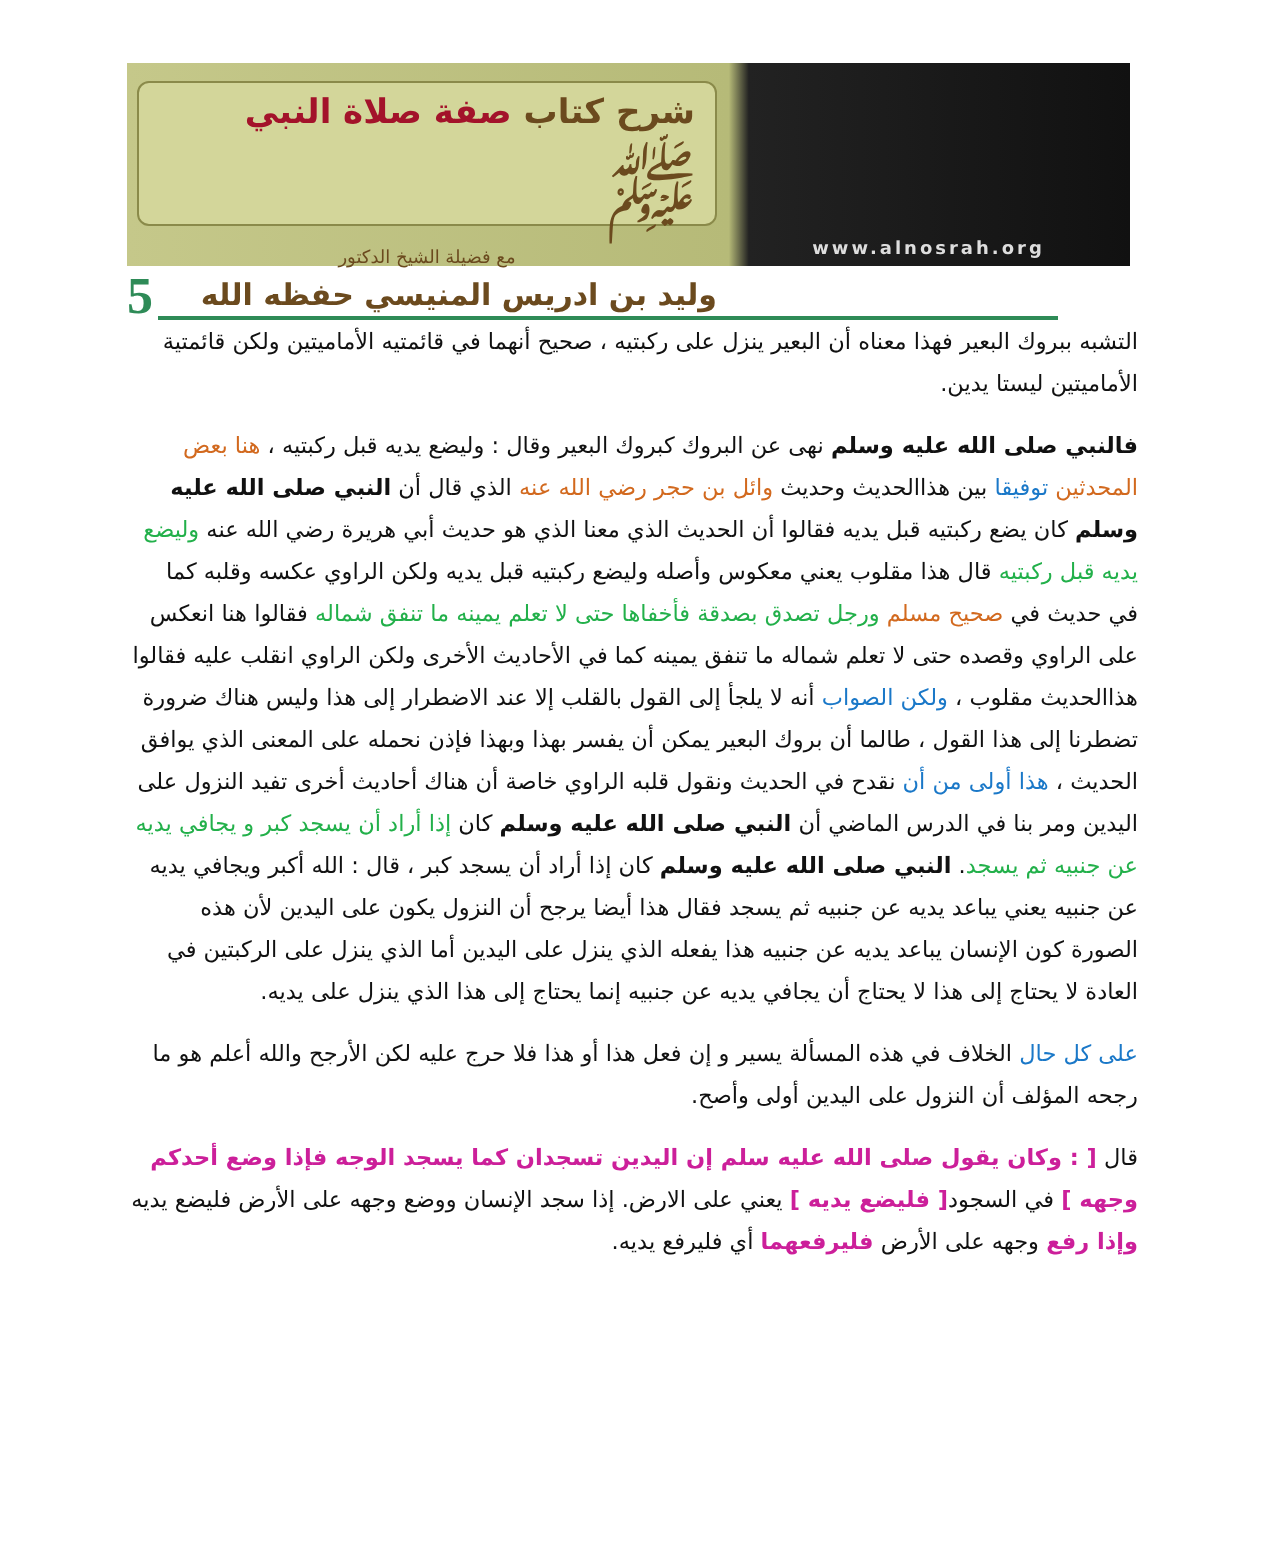شرح كتاب صفة صلاة النبي ﷺ
مع فضيلة الشيخ الدكتور
وليد بن ادريس المنيسي حفظه الله
www.alnosrah.org
5
التشبه ببروك البعير فهذا معناه أن البعير ينزل على ركبتيه ، صحيح أنهما في قائمتيه الأماميتين ولكن قائمتية الأماميتين ليستا يدين.
فالنبي صلى الله عليه وسلم نهى عن البروك كبروك البعير وقال : وليضع يديه قبل ركبتيه ، هنا بعض المحدثين توفيقا بين هذاالحديث وحديث وائل بن حجر رضي الله عنه الذي قال أن النبي صلى الله عليه وسلم كان يضع ركبتيه قبل يديه فقالوا أن الحديث الذي معنا الذي هو حديث أبي هريرة رضي الله عنه وليضع يديه قبل ركبتيه قال هذا مقلوب يعني معكوس وأصله وليضع ركبتيه قبل يديه ولكن الراوي عكسه وقلبه كما في حديث في صحيح مسلم ورجل تصدق بصدقة فأخفاها حتى لا تعلم يمينه ما تنفق شماله فقالوا هنا انعكس على الراوي وقصده حتى لا تعلم شماله ما تنفق يمينه كما في الأحاديث الأخرى ولكن الراوي انقلب عليه فقالوا هذاالحديث مقلوب ، ولكن الصواب أنه لا يلجأ إلى القول بالقلب إلا عند الاضطرار إلى هذا وليس هناك ضرورة تضطرنا إلى هذا القول ، طالما أن بروك البعير يمكن أن يفسر بهذا وبهذا فإذن نحمله على المعنى الذي يوافق الحديث ، هذا أولى من أن نقدح في الحديث ونقول قلبه الراوي خاصة أن هناك أحاديث أخرى تفيد النزول على اليدين ومر بنا في الدرس الماضي أن النبي صلى الله عليه وسلم كان إذا أراد أن يسجد كبر و يجافي يديه عن جنبيه ثم يسجد. النبي صلى الله عليه وسلم كان إذا أراد أن يسجد كبر ، قال : الله أكبر ويجافي يديه عن جنبيه يعني يباعد يديه عن جنبيه ثم يسجد فقال هذا أيضا يرجح أن النزول يكون على اليدين لأن هذه الصورة كون الإنسان يباعد يديه عن جنبيه هذا يفعله الذي ينزل على اليدين أما الذي ينزل على الركبتين في العادة لا يحتاج إلى هذا لا يحتاج أن يجافي يديه عن جنبيه إنما يحتاج إلى هذا الذي ينزل على يديه.
على كل حال الخلاف في هذه المسألة يسير و إن فعل هذا أو هذا فلا حرج عليه لكن الأرجح والله أعلم هو ما رجحه المؤلف أن النزول على اليدين أولى وأصح.
قال [ : وكان يقول صلى الله عليه سلم إن اليدين تسجدان كما يسجد الوجه فإذا وضع أحدكم وجهه ] في السجود[ فليضع يديه ] يعني على الارض. إذا سجد الإنسان ووضع وجهه على الأرض فليضع يديه وإذا رفع وجهه على الأرض فليرفعهما أي فليرفع يديه.